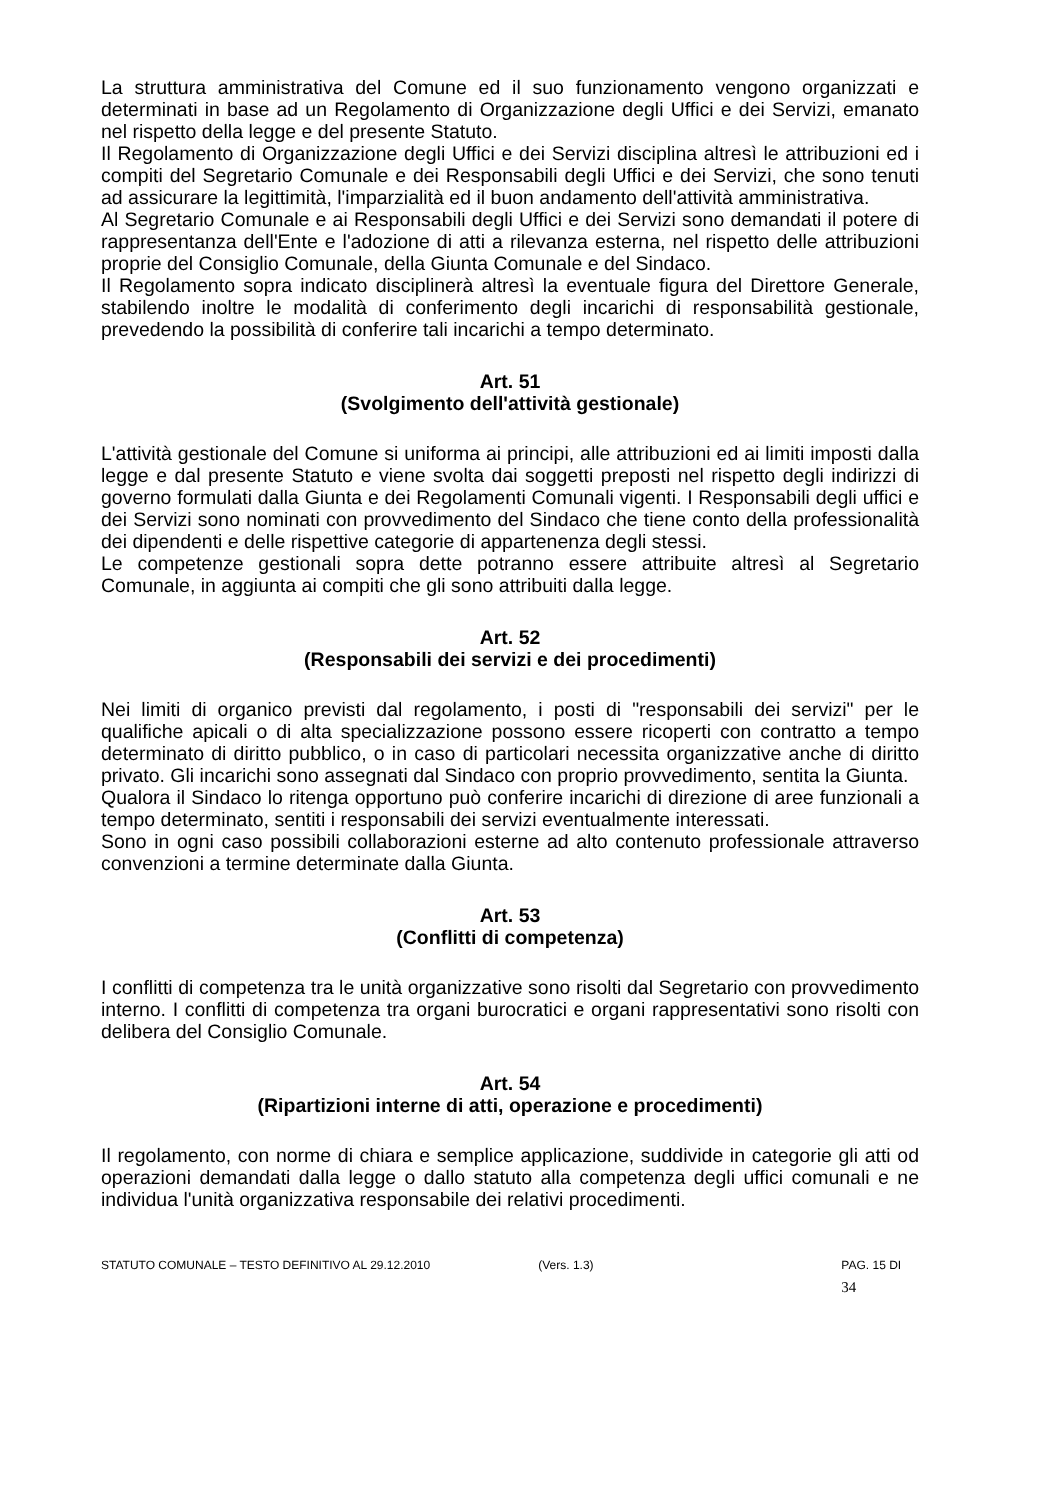La struttura amministrativa del Comune ed il suo funzionamento vengono organizzati e determinati in base ad un Regolamento di Organizzazione degli Uffici e dei Servizi, emanato nel rispetto della legge e del presente Statuto.
Il Regolamento di Organizzazione degli Uffici e dei Servizi disciplina altresì le attribuzioni ed i compiti del Segretario Comunale e dei Responsabili degli Uffici e dei Servizi, che sono tenuti ad assicurare la legittimità, l'imparzialità ed il buon andamento dell'attività amministrativa.
Al Segretario Comunale e ai Responsabili degli Uffici e dei Servizi sono demandati il potere di rappresentanza dell'Ente e l'adozione di atti a rilevanza esterna, nel rispetto delle attribuzioni proprie del Consiglio Comunale, della Giunta Comunale e del Sindaco.
Il Regolamento sopra indicato disciplinerà altresì la eventuale figura del Direttore Generale, stabilendo inoltre le modalità di conferimento degli incarichi di responsabilità gestionale, prevedendo la possibilità di conferire tali incarichi a tempo determinato.
Art. 51
(Svolgimento dell'attività gestionale)
L'attività gestionale del Comune si uniforma ai principi, alle attribuzioni ed ai limiti imposti dalla legge e dal presente Statuto e viene svolta dai soggetti preposti nel rispetto degli indirizzi di governo formulati dalla Giunta e dei Regolamenti Comunali vigenti. I Responsabili degli uffici e dei Servizi sono nominati con provvedimento del Sindaco che tiene conto della professionalità dei dipendenti e delle rispettive categorie di appartenenza degli stessi.
Le competenze gestionali sopra dette potranno essere attribuite altresì al Segretario Comunale, in aggiunta ai compiti che gli sono attribuiti dalla legge.
Art. 52
(Responsabili dei servizi e dei procedimenti)
Nei limiti di organico previsti dal regolamento, i posti di "responsabili dei servizi" per le qualifiche apicali o di alta specializzazione possono essere ricoperti con contratto a tempo determinato di diritto pubblico, o in caso di particolari necessita organizzative anche di diritto privato. Gli incarichi sono assegnati dal Sindaco con proprio provvedimento, sentita la Giunta.
Qualora il Sindaco lo ritenga opportuno può conferire incarichi di direzione di aree funzionali a tempo determinato, sentiti i responsabili dei servizi eventualmente interessati.
Sono in ogni caso possibili collaborazioni esterne ad alto contenuto professionale attraverso convenzioni a termine determinate dalla Giunta.
Art. 53
(Conflitti di competenza)
I conflitti di competenza tra le unità organizzative sono risolti dal Segretario con provvedimento interno. I conflitti di competenza tra organi burocratici e organi rappresentativi sono risolti con delibera del Consiglio Comunale.
Art. 54
(Ripartizioni interne di atti, operazione e procedimenti)
Il regolamento, con norme di chiara e semplice applicazione, suddivide in categorie gli atti od operazioni demandati dalla legge o dallo statuto alla competenza degli uffici comunali e ne individua l'unità organizzativa responsabile dei relativi procedimenti.
STATUTO COMUNALE – TESTO DEFINITIVO AL 29.12.2010 (Vers. 1.3) PAG. 15 DI 34